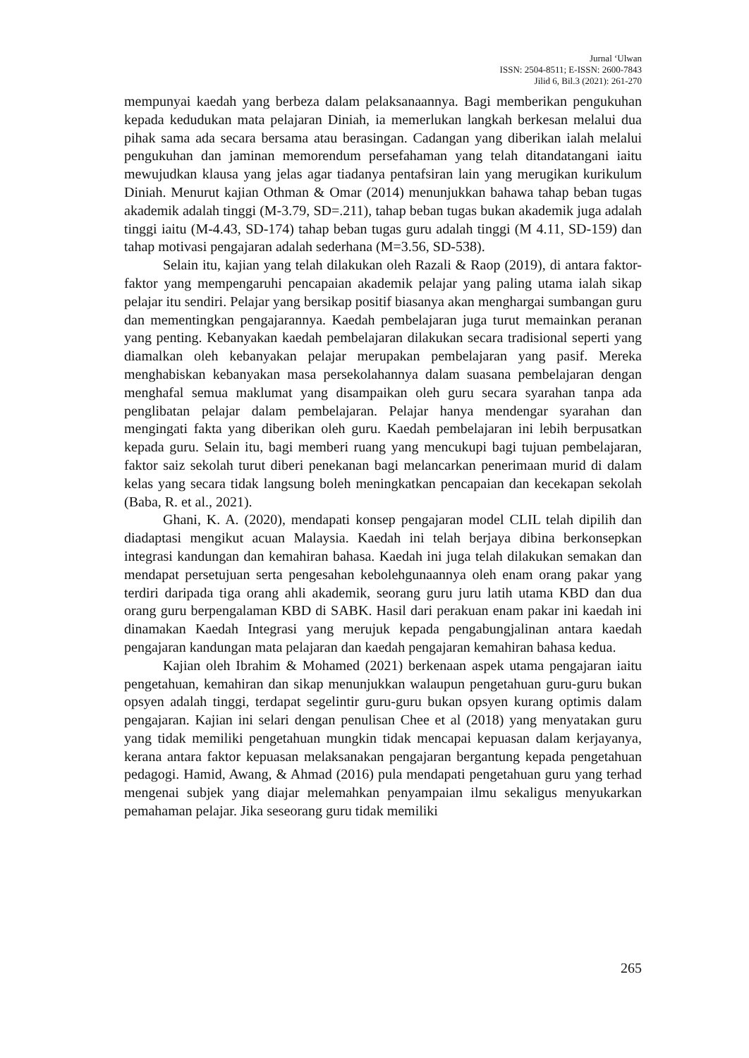Jurnal ‘Ulwan
ISSN: 2504-8511; E-ISSN: 2600-7843
Jilid 6, Bil.3 (2021): 261-270
mempunyai kaedah yang berbeza dalam pelaksanaannya. Bagi memberikan pengukuhan kepada kedudukan mata pelajaran Diniah, ia memerlukan langkah berkesan melalui dua pihak sama ada secara bersama atau berasingan. Cadangan yang diberikan ialah melalui pengukuhan dan jaminan memorendum persefahaman yang telah ditandatangani iaitu mewujudkan klausa yang jelas agar tiadanya pentafsiran lain yang merugikan kurikulum Diniah. Menurut kajian Othman & Omar (2014) menunjukkan bahawa tahap beban tugas akademik adalah tinggi (M-3.79, SD=.211), tahap beban tugas bukan akademik juga adalah tinggi iaitu (M-4.43, SD-174) tahap beban tugas guru adalah tinggi (M 4.11, SD-159) dan tahap motivasi pengajaran adalah sederhana (M=3.56, SD-538).
Selain itu, kajian yang telah dilakukan oleh Razali & Raop (2019), di antara faktor-faktor yang mempengaruhi pencapaian akademik pelajar yang paling utama ialah sikap pelajar itu sendiri. Pelajar yang bersikap positif biasanya akan menghargai sumbangan guru dan mementingkan pengajarannya. Kaedah pembelajaran juga turut memainkan peranan yang penting. Kebanyakan kaedah pembelajaran dilakukan secara tradisional seperti yang diamalkan oleh kebanyakan pelajar merupakan pembelajaran yang pasif. Mereka menghabiskan kebanyakan masa persekolahannya dalam suasana pembelajaran dengan menghafal semua maklumat yang disampaikan oleh guru secara syarahan tanpa ada penglibatan pelajar dalam pembelajaran. Pelajar hanya mendengar syarahan dan mengingati fakta yang diberikan oleh guru. Kaedah pembelajaran ini lebih berpusatkan kepada guru. Selain itu, bagi memberi ruang yang mencukupi bagi tujuan pembelajaran, faktor saiz sekolah turut diberi penekanan bagi melancarkan penerimaan murid di dalam kelas yang secara tidak langsung boleh meningkatkan pencapaian dan kecekapan sekolah (Baba, R. et al., 2021).
Ghani, K. A. (2020), mendapati konsep pengajaran model CLIL telah dipilih dan diadaptasi mengikut acuan Malaysia. Kaedah ini telah berjaya dibina berkonsepkan integrasi kandungan dan kemahiran bahasa. Kaedah ini juga telah dilakukan semakan dan mendapat persetujuan serta pengesahan kebolehgunaannya oleh enam orang pakar yang terdiri daripada tiga orang ahli akademik, seorang guru juru latih utama KBD dan dua orang guru berpengalaman KBD di SABK. Hasil dari perakuan enam pakar ini kaedah ini dinamakan Kaedah Integrasi yang merujuk kepada pengabungjalinan antara kaedah pengajaran kandungan mata pelajaran dan kaedah pengajaran kemahiran bahasa kedua.
Kajian oleh Ibrahim & Mohamed (2021) berkenaan aspek utama pengajaran iaitu pengetahuan, kemahiran dan sikap menunjukkan walaupun pengetahuan guru-guru bukan opsyen adalah tinggi, terdapat segelintir guru-guru bukan opsyen kurang optimis dalam pengajaran. Kajian ini selari dengan penulisan Chee et al (2018) yang menyatakan guru yang tidak memiliki pengetahuan mungkin tidak mencapai kepuasan dalam kerjayanya, kerana antara faktor kepuasan melaksanakan pengajaran bergantung kepada pengetahuan pedagogi. Hamid, Awang, & Ahmad (2016) pula mendapati pengetahuan guru yang terhad mengenai subjek yang diajar melemahkan penyampaian ilmu sekaligus menyukarkan pemahaman pelajar. Jika seseorang guru tidak memiliki
265